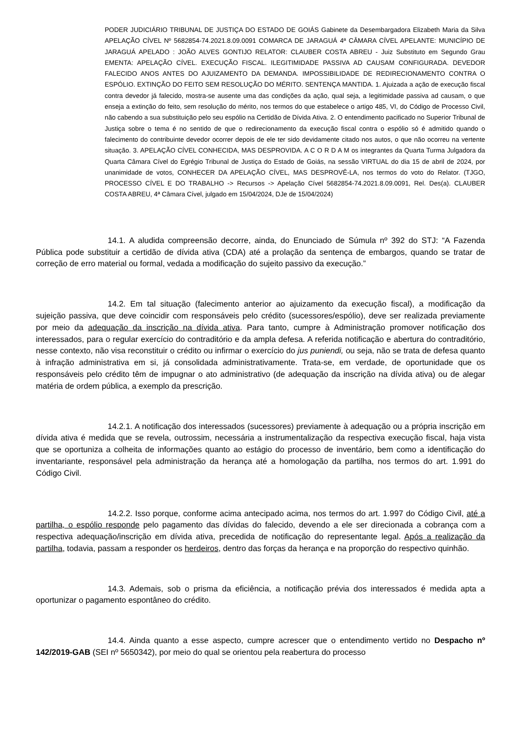PODER JUDICIÁRIO TRIBUNAL DE JUSTIÇA DO ESTADO DE GOIÁS Gabinete da Desembargadora Elizabeth Maria da Silva APELAÇÃO CÍVEL Nº 5682854-74.2021.8.09.0091 COMARCA DE JARAGUÁ 4ª CÂMARA CÍVEL APELANTE: MUNICÍPIO DE JARAGUÁ APELADO : JOÃO ALVES GONTIJO RELATOR: CLAUBER COSTA ABREU - Juiz Substituto em Segundo Grau EMENTA: APELAÇÃO CÍVEL. EXECUÇÃO FISCAL. ILEGITIMIDADE PASSIVA AD CAUSAM CONFIGURADA. DEVEDOR FALECIDO ANOS ANTES DO AJUIZAMENTO DA DEMANDA. IMPOSSIBILIDADE DE REDIRECIONAMENTO CONTRA O ESPÓLIO. EXTINÇÃO DO FEITO SEM RESOLUÇÃO DO MÉRITO. SENTENÇA MANTIDA. 1. Ajuizada a ação de execução fiscal contra devedor já falecido, mostra-se ausente uma das condições da ação, qual seja, a legitimidade passiva ad causam, o que enseja a extinção do feito, sem resolução do mérito, nos termos do que estabelece o artigo 485, VI, do Código de Processo Civil, não cabendo a sua substituição pelo seu espólio na Certidão de Dívida Ativa. 2. O entendimento pacificado no Superior Tribunal de Justiça sobre o tema é no sentido de que o redirecionamento da execução fiscal contra o espólio só é admitido quando o falecimento do contribuinte devedor ocorrer depois de ele ter sido devidamente citado nos autos, o que não ocorreu na vertente situação. 3. APELAÇÃO CÍVEL CONHECIDA, MAS DESPROVIDA. A C O R D A M os integrantes da Quarta Turma Julgadora da Quarta Câmara Cível do Egrégio Tribunal de Justiça do Estado de Goiás, na sessão VIRTUAL do dia 15 de abril de 2024, por unanimidade de votos, CONHECER DA APELAÇÃO CÍVEL, MAS DESPROVÊ-LA, nos termos do voto do Relator. (TJGO, PROCESSO CÍVEL E DO TRABALHO -> Recursos -> Apelação Cível 5682854-74.2021.8.09.0091, Rel. Des(a). CLAUBER COSTA ABREU, 4ª Câmara Cível, julgado em 15/04/2024, DJe de 15/04/2024)
14.1. A aludida compreensão decorre, ainda, do Enunciado de Súmula nº 392 do STJ: “A Fazenda Pública pode substituir a certidão de dívida ativa (CDA) até a prolação da sentença de embargos, quando se tratar de correção de erro material ou formal, vedada a modificação do sujeito passivo da execução.”
14.2. Em tal situação (falecimento anterior ao ajuizamento da execução fiscal), a modificação da sujeição passiva, que deve coincidir com responsáveis pelo crédito (sucessores/espólio), deve ser realizada previamente por meio da adequação da inscrição na dívida ativa. Para tanto, cumpre à Administração promover notificação dos interessados, para o regular exercício do contraditório e da ampla defesa. A referida notificação e abertura do contraditório, nesse contexto, não visa reconstituir o crédito ou infirmar o exercício do jus puniendi, ou seja, não se trata de defesa quanto à infração administrativa em si, já consolidada administrativamente. Trata-se, em verdade, de oportunidade que os responsáveis pelo crédito têm de impugnar o ato administrativo (de adequação da inscrição na dívida ativa) ou de alegar matéria de ordem pública, a exemplo da prescrição.
14.2.1. A notificação dos interessados (sucessores) previamente à adequação ou a própria inscrição em dívida ativa é medida que se revela, outrossim, necessária a instrumentalização da respectiva execução fiscal, haja vista que se oportuniza a colheita de informações quanto ao estágio do processo de inventário, bem como a identificação do inventariante, responsável pela administração da herança até a homologação da partilha, nos termos do art. 1.991 do Código Civil.
14.2.2. Isso porque, conforme acima antecipado acima, nos termos do art. 1.997 do Código Civil, até a partilha, o espólio responde pelo pagamento das dívidas do falecido, devendo a ele ser direcionada a cobrança com a respectiva adequação/inscrição em dívida ativa, precedida de notificação do representante legal. Após a realização da partilha, todavia, passam a responder os herdeiros, dentro das forças da herança e na proporção do respectivo quinhão.
14.3. Ademais, sob o prisma da eficiência, a notificação prévia dos interessados é medida apta a oportunizar o pagamento espontâneo do crédito.
14.4. Ainda quanto a esse aspecto, cumpre acrescer que o entendimento vertido no Despacho nº 142/2019-GAB (SEI nº 5650342), por meio do qual se orientou pela reabertura do processo